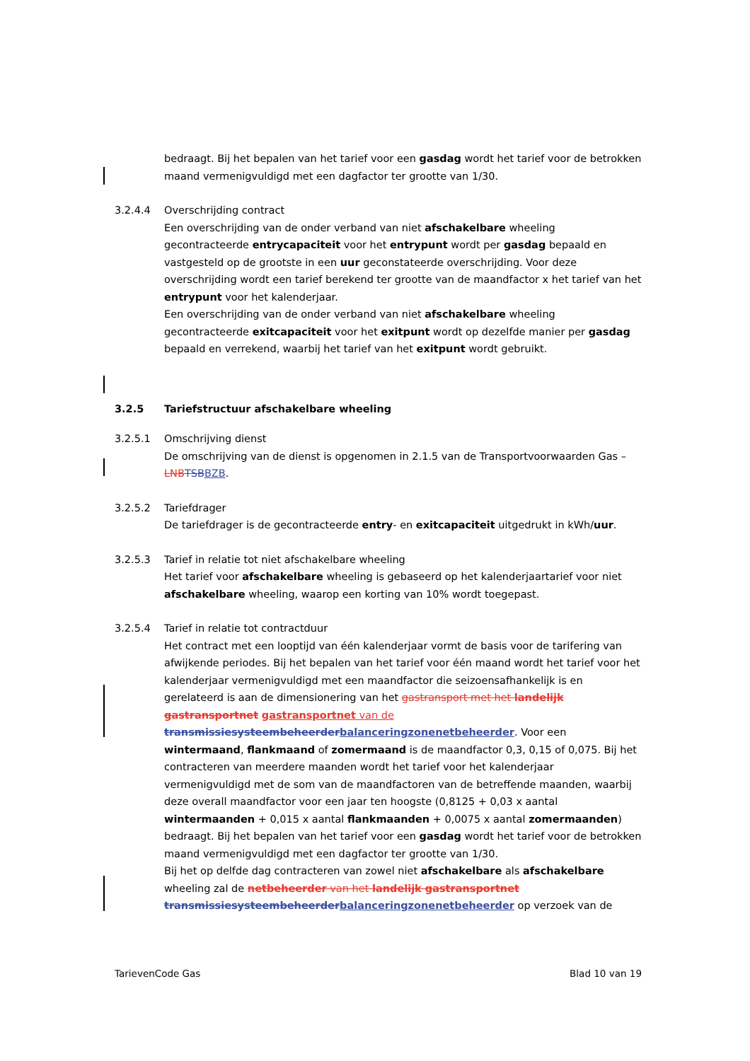bedraagt. Bij het bepalen van het tarief voor een gasdag wordt het tarief voor de betrokken maand vermenigvuldigd met een dagfactor ter grootte van 1/30.
3.2.4.4 Overschrijding contract
Een overschrijding van de onder verband van niet afschakelbare wheeling gecontracteerde entrycapaciteit voor het entrypunt wordt per gasdag bepaald en vastgesteld op de grootste in een uur geconstateerde overschrijding. Voor deze overschrijding wordt een tarief berekend ter grootte van de maandfactor x het tarief van het entrypunt voor het kalenderjaar.
Een overschrijding van de onder verband van niet afschakelbare wheeling gecontracteerde exitcapaciteit voor het exitpunt wordt op dezelfde manier per gasdag bepaald en verrekend, waarbij het tarief van het exitpunt wordt gebruikt.
3.2.5 Tariefstructuur afschakelbare wheeling
3.2.5.1 Omschrijving dienst
De omschrijving van de dienst is opgenomen in 2.1.5 van de Transportvoorwaarden Gas – LNBTSBBZB.
3.2.5.2 Tariefdrager
De tariefdrager is de gecontracteerde entry- en exitcapaciteit uitgedrukt in kWh/uur.
3.2.5.3 Tarief in relatie tot niet afschakelbare wheeling
Het tarief voor afschakelbare wheeling is gebaseerd op het kalenderjaartarief voor niet afschakelbare wheeling, waarop een korting van 10% wordt toegepast.
3.2.5.4 Tarief in relatie tot contractduur
Het contract met een looptijd van één kalenderjaar vormt de basis voor de tarifering van afwijkende periodes. Bij het bepalen van het tarief voor één maand wordt het tarief voor het kalenderjaar vermenigvuldigd met een maandfactor die seizoensafhankelijk is en gerelateerd is aan de dimensionering van het gastransport met het landelijk gastransportnet gastransportnet van de transmissiesysteembeheerderbalanceringzonenetbeheerder. Voor een wintermaand, flankmaand of zomermaand is de maandfactor 0,3, 0,15 of 0,075. Bij het contracteren van meerdere maanden wordt het tarief voor het kalenderjaar vermenigvuldigd met de som van de maandfactoren van de betreffende maanden, waarbij deze overall maandfactor voor een jaar ten hoogste (0,8125 + 0,03 x aantal wintermaanden + 0,015 x aantal flankmaanden + 0,0075 x aantal zomermaanden) bedraagt. Bij het bepalen van het tarief voor een gasdag wordt het tarief voor de betrokken maand vermenigvuldigd met een dagfactor ter grootte van 1/30.
Bij het op delfde dag contracteren van zowel niet afschakelbare als afschakelbare wheeling zal de netbeheerder van het landelijk gastransportnet transmissiesysteembeheerderbalanceringzonenetbeheerder op verzoek van de
TarievenCode Gas Blad 10 van 19